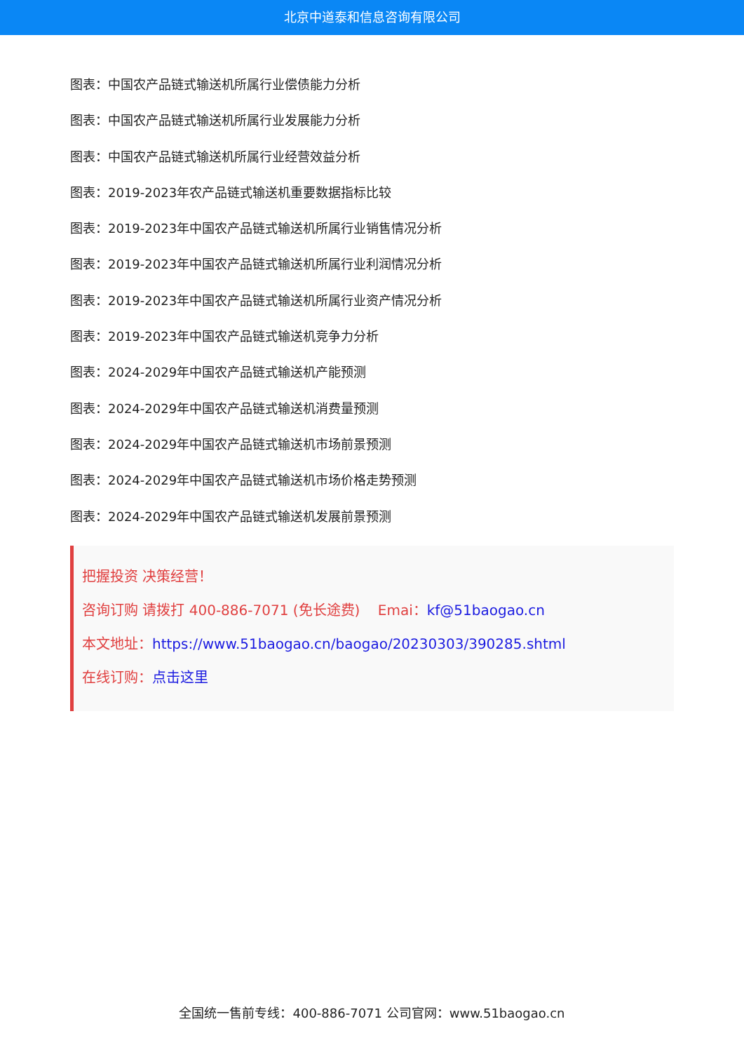北京中道泰和信息咨询有限公司
图表：中国农产品链式输送机所属行业偿债能力分析
图表：中国农产品链式输送机所属行业发展能力分析
图表：中国农产品链式输送机所属行业经营效益分析
图表：2019-2023年农产品链式输送机重要数据指标比较
图表：2019-2023年中国农产品链式输送机所属行业销售情况分析
图表：2019-2023年中国农产品链式输送机所属行业利润情况分析
图表：2019-2023年中国农产品链式输送机所属行业资产情况分析
图表：2019-2023年中国农产品链式输送机竞争力分析
图表：2024-2029年中国农产品链式输送机产能预测
图表：2024-2029年中国农产品链式输送机消费量预测
图表：2024-2029年中国农产品链式输送机市场前景预测
图表：2024-2029年中国农产品链式输送机市场价格走势预测
图表：2024-2029年中国农产品链式输送机发展前景预测
把握投资 决策经营！
咨询订购 请拨打 400-886-7071 (免长途费) Emai：kf@51baogao.cn
本文地址：https://www.51baogao.cn/baogao/20230303/390285.shtml
在线订购：点击这里
全国统一售前专线：400-886-7071 公司官网：www.51baogao.cn